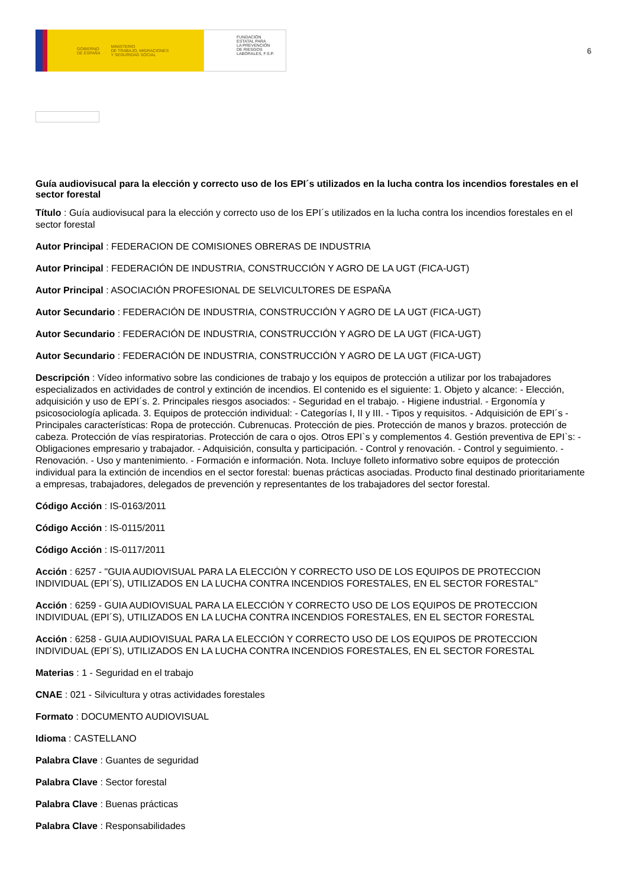GOBIERNO
DE ESPAÑA MINISTERIO
DE TRABAJO, MIGRACIONES
Y SEGURIDAD SOCIAL
FUNDACIÓN
ESTATAL PARA
LA PREVENCIÓN
DE RIESGOS
LABORALES, F.S.P.
6
Guía audiovisucal para la elección y correcto uso de los EPI´s utilizados en la lucha contra los incendios forestales en el sector forestal
Título : Guía audiovisucal para la elección y correcto uso de los EPI´s utilizados en la lucha contra los incendios forestales en el sector forestal
Autor Principal : FEDERACION DE COMISIONES OBRERAS DE INDUSTRIA
Autor Principal : FEDERACIÓN DE INDUSTRIA, CONSTRUCCIÓN Y AGRO DE LA UGT (FICA-UGT)
Autor Principal : ASOCIACIÓN PROFESIONAL DE SELVICULTORES DE ESPAÑA
Autor Secundario : FEDERACIÓN DE INDUSTRIA, CONSTRUCCIÓN Y AGRO DE LA UGT (FICA-UGT)
Autor Secundario : FEDERACIÓN DE INDUSTRIA, CONSTRUCCIÓN Y AGRO DE LA UGT (FICA-UGT)
Autor Secundario : FEDERACIÓN DE INDUSTRIA, CONSTRUCCIÓN Y AGRO DE LA UGT (FICA-UGT)
Descripción : Vídeo informativo sobre las condiciones de trabajo y los equipos de protección a utilizar por los trabajadores especializados en actividades de control y extinción de incendios. El contenido es el siguiente: 1. Objeto y alcance: - Elección, adquisición y uso de EPI´s. 2. Principales riesgos asociados: - Seguridad en el trabajo. - Higiene industrial. - Ergonomía y psicosociología aplicada. 3. Equipos de protección individual: - Categorías I, II y III. - Tipos y requisitos. - Adquisición de EPI´s - Principales características: Ropa de protección. Cubrenucas. Protección de pies. Protección de manos y brazos. protección de cabeza. Protección de vías respiratorias. Protección de cara o ojos. Otros EPI`s y complementos 4. Gestión preventiva de EPI`s: - Obligaciones empresario y trabajador. - Adquisición, consulta y participación. - Control y renovación. - Control y seguimiento. - Renovación. - Uso y mantenimiento. - Formación e información. Nota. Incluye folleto informativo sobre equipos de protección individual para la extinción de incendios en el sector forestal: buenas prácticas asociadas. Producto final destinado prioritariamente a empresas, trabajadores, delegados de prevención y representantes de los trabajadores del sector forestal.
Código Acción : IS-0163/2011
Código Acción : IS-0115/2011
Código Acción : IS-0117/2011
Acción : 6257 - "GUIA AUDIOVISUAL PARA LA ELECCIÓN Y CORRECTO USO DE LOS EQUIPOS DE PROTECCION INDIVIDUAL (EPI´S), UTILIZADOS EN LA LUCHA CONTRA INCENDIOS FORESTALES, EN EL SECTOR FORESTAL"
Acción : 6259 - GUIA AUDIOVISUAL PARA LA ELECCIÓN Y CORRECTO USO DE LOS EQUIPOS DE PROTECCION INDIVIDUAL (EPI´S), UTILIZADOS EN LA LUCHA CONTRA INCENDIOS FORESTALES, EN EL SECTOR FORESTAL
Acción : 6258 - GUIA AUDIOVISUAL PARA LA ELECCIÓN Y CORRECTO USO DE LOS EQUIPOS DE PROTECCION INDIVIDUAL (EPI´S), UTILIZADOS EN LA LUCHA CONTRA INCENDIOS FORESTALES, EN EL SECTOR FORESTAL
Materias : 1 - Seguridad en el trabajo
CNAE : 021 - Silvicultura y otras actividades forestales
Formato : DOCUMENTO AUDIOVISUAL
Idioma : CASTELLANO
Palabra Clave : Guantes de seguridad
Palabra Clave : Sector forestal
Palabra Clave : Buenas prácticas
Palabra Clave : Responsabilidades